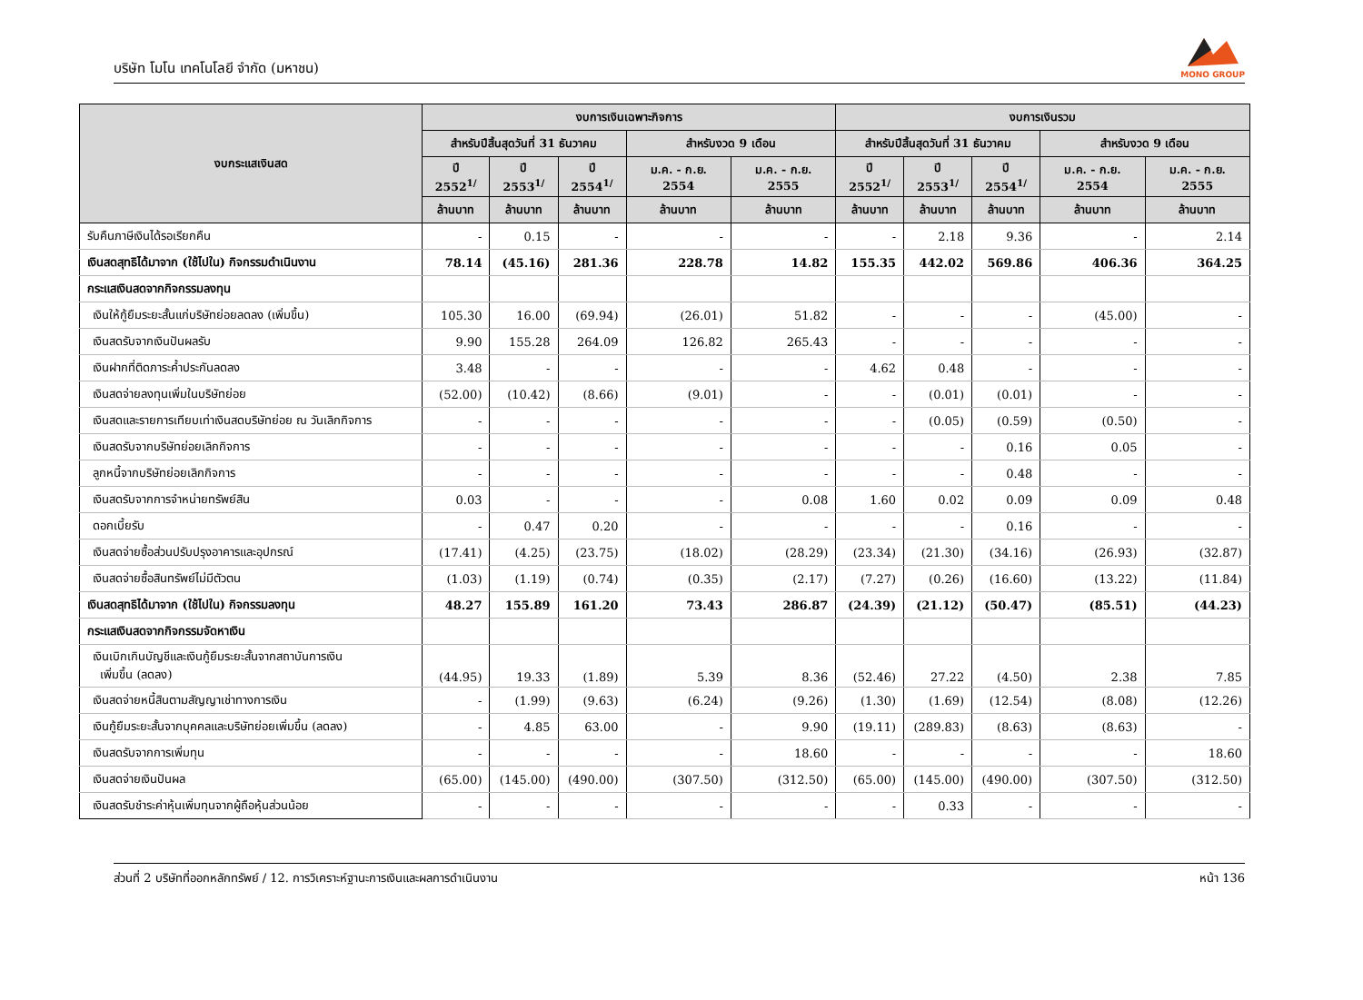บริษัท โมโน เทคโนโลยี จำกัด (มหาชน)
MONO GROUP
| งบกระแสเงินสด | งบการเงินเฉพาะกิจการ | | | | | งบการเงินรวม | | | | |
| --- | --- | --- | --- | --- | --- | --- | --- | --- | --- | --- |
| | สำหรับปีสิ้นสุดวันที่ 31 ธันวาคม | | | สำหรับงวด 9 เดือน | | สำหรับปีสิ้นสุดวันที่ 31 ธันวาคม | | | สำหรับงวด 9 เดือน | |
| | ปี 2552<sup>1/</sup> | ปี 2553<sup>1/</sup> | ปี 2554<sup>1/</sup> | ม.ค. - ก.ย. 2554 | ม.ค. - ก.ย. 2555 | ปี 2552<sup>1/</sup> | ปี 2553<sup>1/</sup> | ปี 2554<sup>1/</sup> | ม.ค. - ก.ย. 2554 | ม.ค. - ก.ย. 2555 |
| | ล้านบาท | ล้านบาท | ล้านบาท | ล้านบาท | ล้านบาท | ล้านบาท | ล้านบาท | ล้านบาท | ล้านบาท | ล้านบาท |
| รับคืนภาษีเงินได้รอเรียกคืน | - | 0.15 | - | - | - | - | 2.18 | 9.36 | - | 2.14 |
| เงินสดสุทธิได้มาจาก (ใช้ไปใน) กิจกรรมดำเนินงาน | 78.14 | (45.16) | 281.36 | 228.78 | 14.82 | 155.35 | 442.02 | 569.86 | 406.36 | 364.25 |
| กระแสเงินสดจากกิจกรรมลงทุน | | | | | | | | | | |
| เงินให้กู้ยืมระยะสั้นแก่บริษัทย่อยลดลง (เพิ่มขึ้น) | 105.30 | 16.00 | (69.94) | (26.01) | 51.82 | - | - | - | (45.00) | - |
| เงินสดรับจากเงินปันผลรับ | 9.90 | 155.28 | 264.09 | 126.82 | 265.43 | - | - | - | - | - |
| เงินฝากที่ติดภาระค้ำประกันลดลง | 3.48 | - | - | - | - | 4.62 | 0.48 | - | - | - |
| เงินสดจ่ายลงทุนเพิ่มในบริษัทย่อย | (52.00) | (10.42) | (8.66) | (9.01) | - | - | (0.01) | (0.01) | - | - |
| เงินสดและรายการเทียบเท่าเงินสดบริษัทย่อย ณ วันเลิกกิจการ | - | - | - | - | - | - | (0.05) | (0.59) | (0.50) | - |
| เงินสดรับจากบริษัทย่อยเลิกกิจการ | - | - | - | - | - | - | - | 0.16 | 0.05 | - |
| ลูกหนี้จากบริษัทย่อยเลิกกิจการ | - | - | - | - | - | - | - | 0.48 | - | - |
| เงินสดรับจากการจำหน่ายทรัพย์สิน | 0.03 | - | - | - | 0.08 | 1.60 | 0.02 | 0.09 | 0.09 | 0.48 |
| ดอกเบี้ยรับ | - | 0.47 | 0.20 | - | - | - | - | 0.16 | - | - |
| เงินสดจ่ายซื้อส่วนปรับปรุงอาคารและอุปกรณ์ | (17.41) | (4.25) | (23.75) | (18.02) | (28.29) | (23.34) | (21.30) | (34.16) | (26.93) | (32.87) |
| เงินสดจ่ายซื้อสินทรัพย์ไม่มีตัวตน | (1.03) | (1.19) | (0.74) | (0.35) | (2.17) | (7.27) | (0.26) | (16.60) | (13.22) | (11.84) |
| เงินสดสุทธิได้มาจาก (ใช้ไปใน) กิจกรรมลงทุน | 48.27 | 155.89 | 161.20 | 73.43 | 286.87 | (24.39) | (21.12) | (50.47) | (85.51) | (44.23) |
| กระแสเงินสดจากกิจกรรมจัดหาเงิน | | | | | | | | | | |
| เงินเบิกเกินบัญชีและเงินกู้ยืมระยะสั้นจากสถาบันการเงิน เพิ่มขึ้น (ลดลง) | (44.95) | 19.33 | (1.89) | 5.39 | 8.36 | (52.46) | 27.22 | (4.50) | 2.38 | 7.85 |
| เงินสดจ่ายหนี้สินตามสัญญาเช่าทางการเงิน | - | (1.99) | (9.63) | (6.24) | (9.26) | (1.30) | (1.69) | (12.54) | (8.08) | (12.26) |
| เงินกู้ยืมระยะสั้นจากบุคคลและบริษัทย่อยเพิ่มขึ้น (ลดลง) | - | 4.85 | 63.00 | - | 9.90 | (19.11) | (289.83) | (8.63) | (8.63) | - |
| เงินสดรับจากการเพิ่มทุน | - | - | - | - | 18.60 | - | - | - | - | 18.60 |
| เงินสดจ่ายเงินปันผล | (65.00) | (145.00) | (490.00) | (307.50) | (312.50) | (65.00) | (145.00) | (490.00) | (307.50) | (312.50) |
| เงินสดรับชำระค่าหุ้นเพิ่มทุนจากผู้ถือหุ้นส่วนน้อย | - | - | - | - | - | - | 0.33 | - | - | - |
ส่วนที่ 2 บริษัทที่ออกหลักทรัพย์ / 12. การวิเคราะห์ฐานะการเงินและผลการดำเนินงาน หน้า 136